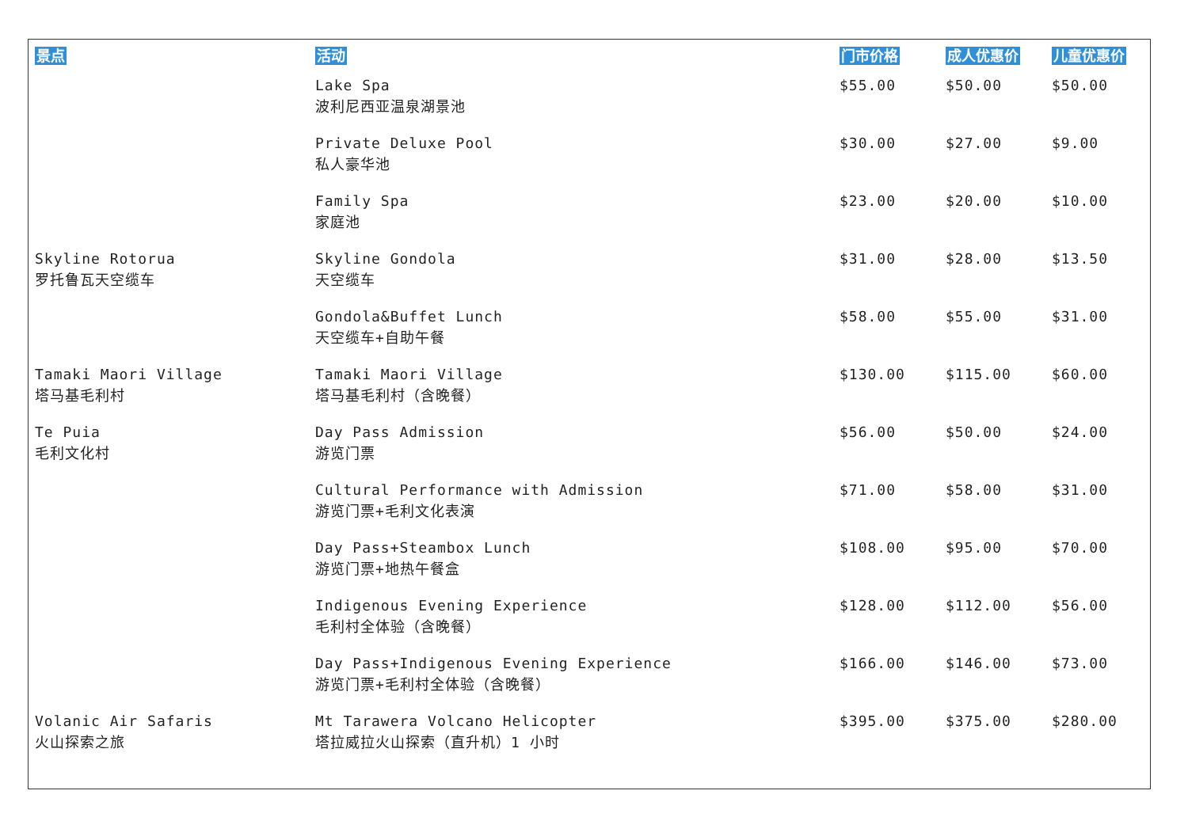| 景点 | 活动 | 门市价格 | 成人优惠价 | 儿童优惠价 |
| --- | --- | --- | --- | --- |
| | Lake Spa 波利尼西亚温泉湖景池 | $55.00 | $50.00 | $50.00 |
| | Private Deluxe Pool 私人豪华池 | $30.00 | $27.00 | $9.00 |
| | Family Spa 家庭池 | $23.00 | $20.00 | $10.00 |
| Skyline Rotorua 罗托鲁瓦天空缆车 | Skyline Gondola 天空缆车 | $31.00 | $28.00 | $13.50 |
| | Gondola&Buffet Lunch 天空缆车+自助午餐 | $58.00 | $55.00 | $31.00 |
| Tamaki Maori Village 塔马基毛利村 | Tamaki Maori Village 塔马基毛利村（含晚餐） | $130.00 | $115.00 | $60.00 |
| Te Puia 毛利文化村 | Day Pass Admission 游览门票 | $56.00 | $50.00 | $24.00 |
| | Cultural Performance with Admission 游览门票+毛利文化表演 | $71.00 | $58.00 | $31.00 |
| | Day Pass+Steambox Lunch 游览门票+地热午餐盒 | $108.00 | $95.00 | $70.00 |
| | Indigenous Evening Experience 毛利村全体验（含晚餐） | $128.00 | $112.00 | $56.00 |
| | Day Pass+Indigenous Evening Experience 游览门票+毛利村全体验（含晚餐） | $166.00 | $146.00 | $73.00 |
| Volanic Air Safaris 火山探索之旅 | Mt Tarawera Volcano Helicopter 塔拉威拉火山探索（直升机）1 小时 | $395.00 | $375.00 | $280.00 |